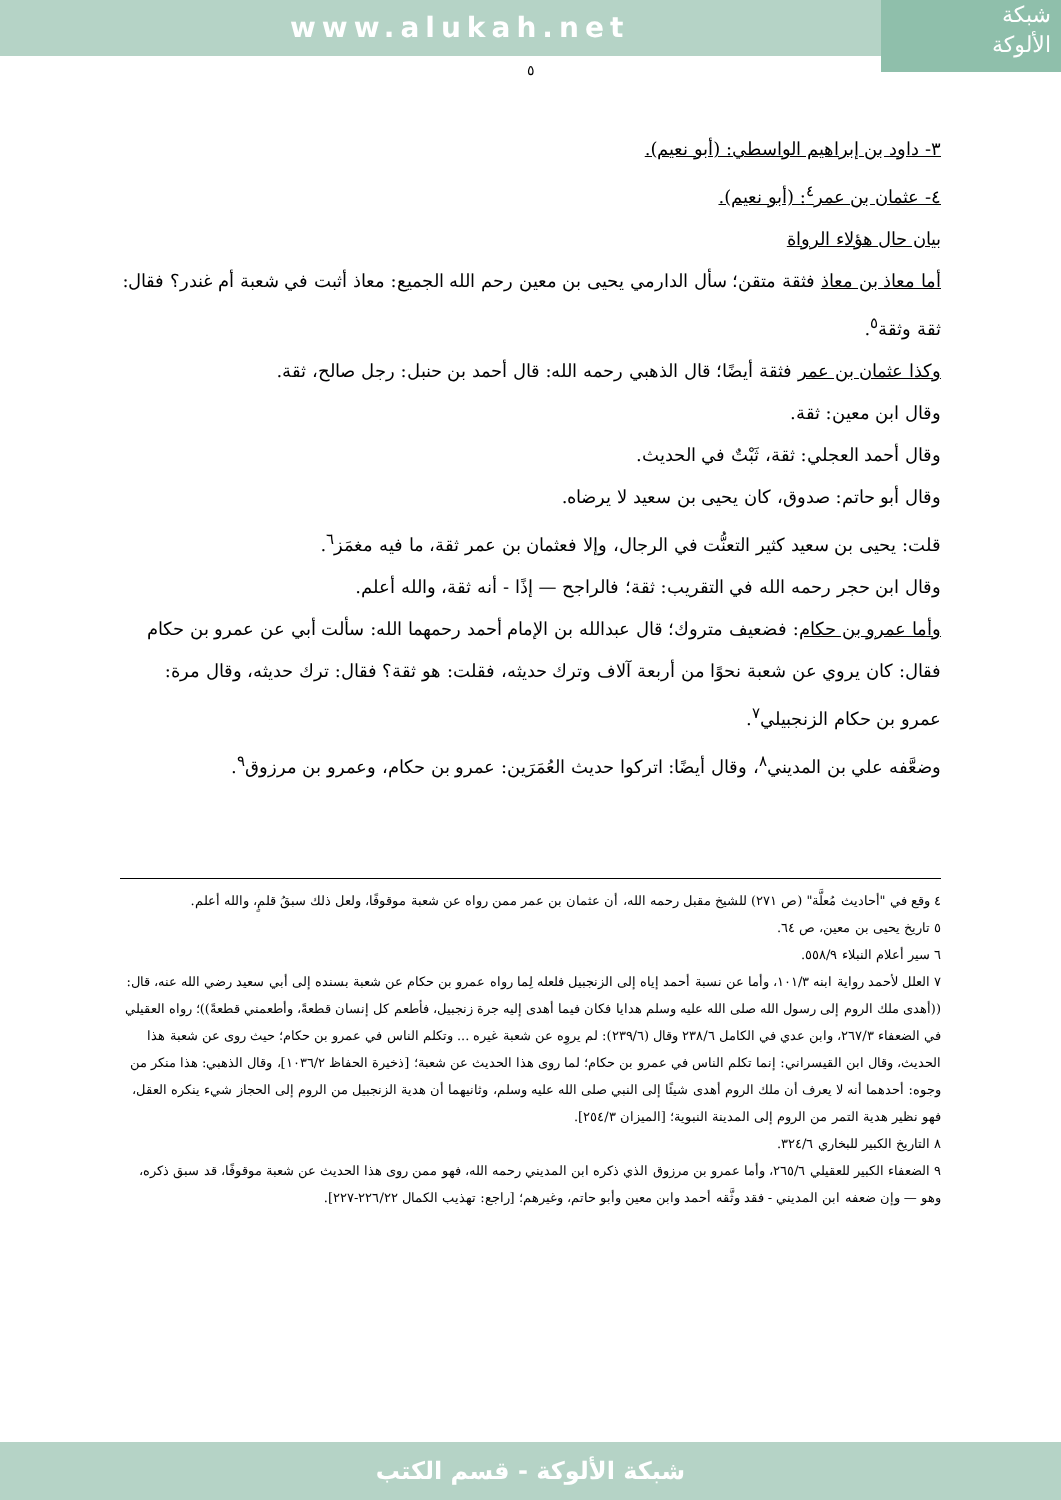www.alukah.net
شبكة
الألوكة
٥
٣- داود بن إبراهيم الواسطي: (أبو نعيم).
٤- عثمان بن عمر<sup>٤</sup>: (أبو نعيم).
بيان حال هؤلاء الرواة
أما معاذ بن معاذ فثقة متقن؛ سأل الدارمي يحيى بن معين رحم الله الجميع: معاذ أثبت في شعبة أم غندر؟ فقال: ثقة وثقة<sup>٥</sup>.
وكذا عثمان بن عمر فثقة أيضًا؛ قال الذهبي رحمه الله: قال أحمد بن حنبل: رجل صالح، ثقة.
وقال ابن معين: ثقة.
وقال أحمد العجلي: ثقة، ثَبْتٌ في الحديث.
وقال أبو حاتم: صدوق، كان يحيى بن سعيد لا يرضاه.
قلت: يحيى بن سعيد كثير التعنُّت في الرجال، وإلا فعثمان بن عمر ثقة، ما فيه مغمَز<sup>٦</sup>.
وقال ابن حجر رحمه الله في التقريب: ثقة؛ فالراجح — إذًا - أنه ثقة، والله أعلم.
وأما عمرو بن حكام: فضعيف متروك؛ قال عبدالله بن الإمام أحمد رحمهما الله: سألت أبي عن عمرو بن حكام فقال: كان يروي عن شعبة نحوًا من أربعة آلاف وترك حديثه، فقلت: هو ثقة؟ فقال: ترك حديثه، وقال مرة: عمرو بن حكام الزنجبيلي<sup>٧</sup>.
وضعَّفه علي بن المديني<sup>٨</sup>، وقال أيضًا: اتركوا حديث العُمَرَين: عمرو بن حكام، وعمرو بن مرزوق<sup>٩</sup>.
٤ وقع في "أحاديث مُعلَّة" (ص ٢٧١) للشيخ مقبل رحمه الله، أن عثمان بن عمر ممن رواه عن شعبة موقوفًا، ولعل ذلك سبقُ قلمٍ، والله أعلم.
٥ تاريخ يحيى بن معين، ص ٦٤.
٦ سير أعلام النبلاء ٥٥٨/٩.
٧ العلل لأحمد رواية ابنه ١٠١/٣، وأما عن نسبة أحمد إياه إلى الزنجبيل فلعله لِما رواه عمرو بن حكام عن شعبة بسنده إلى أبي سعيد رضي الله عنه، قال: ((أهدى ملك الروم إلى رسول الله صلى الله عليه وسلم هدايا فكان فيما أهدى إليه جرة زنجبيل، فأطعم كل إنسان قطعةً، وأطعمني قطعةً))؛ رواه العقيلي في الضعفاء ٢٦٧/٣، وابن عدي في الكامل ٢٣٨/٦ وقال (٢٣٩/٦): لم يروِه عن شعبة غيره ... وتكلم الناس في عمرو بن حكام؛ حيث روى عن شعبة هذا الحديث، وقال ابن القيسراني: إنما تكلم الناس في عمرو بن حكام؛ لما روى هذا الحديث عن شعبة؛ [ذخيرة الحفاظ ١٠٣٦/٢]، وقال الذهبي: هذا منكر من وجوه: أحدهما أنه لا يعرف أن ملك الروم أهدى شيئًا إلى النبي صلى الله عليه وسلم، وثانيهما أن هدية الزنجبيل من الروم إلى الحجاز شيء ينكره العقل، فهو نظير هدية التمر من الروم إلى المدينة النبوية؛ [الميزان ٢٥٤/٣].
٨ التاريخ الكبير للبخاري ٣٢٤/٦.
٩ الضعفاء الكبير للعقيلي ٢٦٥/٦، وأما عمرو بن مرزوق الذي ذكره ابن المديني رحمه الله، فهو ممن روى هذا الحديث عن شعبة موقوفًا، قد سبق ذكره، وهو — وإن ضعفه ابن المديني - فقد وثَّقه أحمد وابن معين وأبو حاتم، وغيرهم؛ [راجع: تهذيب الكمال ٢٢٦/٢٢-٢٢٧].
شبكة الألوكة - قسم الكتب